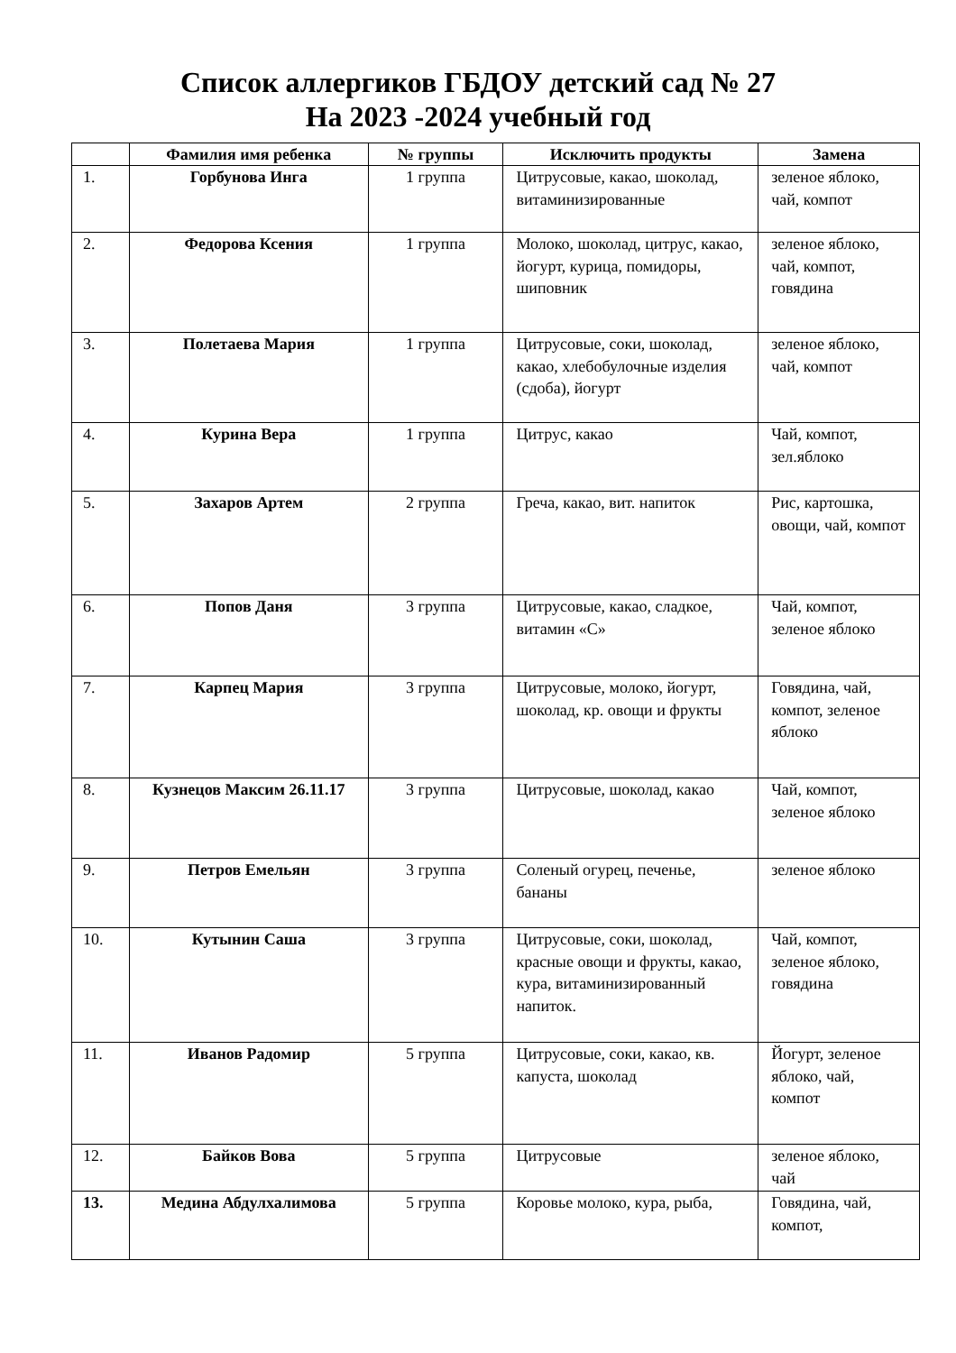Список аллергиков ГБДОУ детский сад № 27
На 2023 -2024 учебный год
| | Фамилия имя ребенка | № группы | Исключить продукты | Замена |
| --- | --- | --- | --- | --- |
| 1. | Горбунова Инга | 1 группа | Цитрусовые, какао, шоколад, витаминизированные | зеленое яблоко, чай, компот |
| 2. | Федорова Ксения | 1 группа | Молоко, шоколад, цитрус, какао, йогурт, курица, помидоры, шиповник | зеленое яблоко, чай, компот, говядина |
| 3. | Полетаева Мария | 1 группа | Цитрусовые, соки, шоколад, какао, хлебобулочные изделия (сдоба), йогурт | зеленое яблоко, чай, компот |
| 4. | Курина Вера | 1 группа | Цитрус, какао | Чай, компот, зел.яблоко |
| 5. | Захаров Артем | 2 группа | Греча, какао, вит. напиток | Рис, картошка, овощи, чай, компот |
| 6. | Попов Даня | 3 группа | Цитрусовые, какао, сладкое, витамин «С» | Чай, компот, зеленое яблоко |
| 7. | Карпец Мария | 3 группа | Цитрусовые, молоко, йогурт, шоколад, кр. овощи и фрукты | Говядина, чай, компот, зеленое яблоко |
| 8. | Кузнецов Максим 26.11.17 | 3 группа | Цитрусовые, шоколад, какао | Чай, компот, зеленое яблоко |
| 9. | Петров Емельян | 3 группа | Соленый огурец, печенье, бананы | зеленое яблоко |
| 10. | Кутынин Саша | 3 группа | Цитрусовые, соки, шоколад, красные овощи и фрукты, какао, кура, витаминизированный напиток. | Чай, компот, зеленое яблоко, говядина |
| 11. | Иванов Радомир | 5 группа | Цитрусовые, соки, какао, кв. капуста, шоколад | Йогурт, зеленое яблоко, чай, компот |
| 12. | Байков Вова | 5 группа | Цитрусовые | зеленое яблоко, чай |
| 13. | Медина Абдулхалимова | 5 группа | Коровье молоко, кура, рыба, | Говядина, чай, компот, |